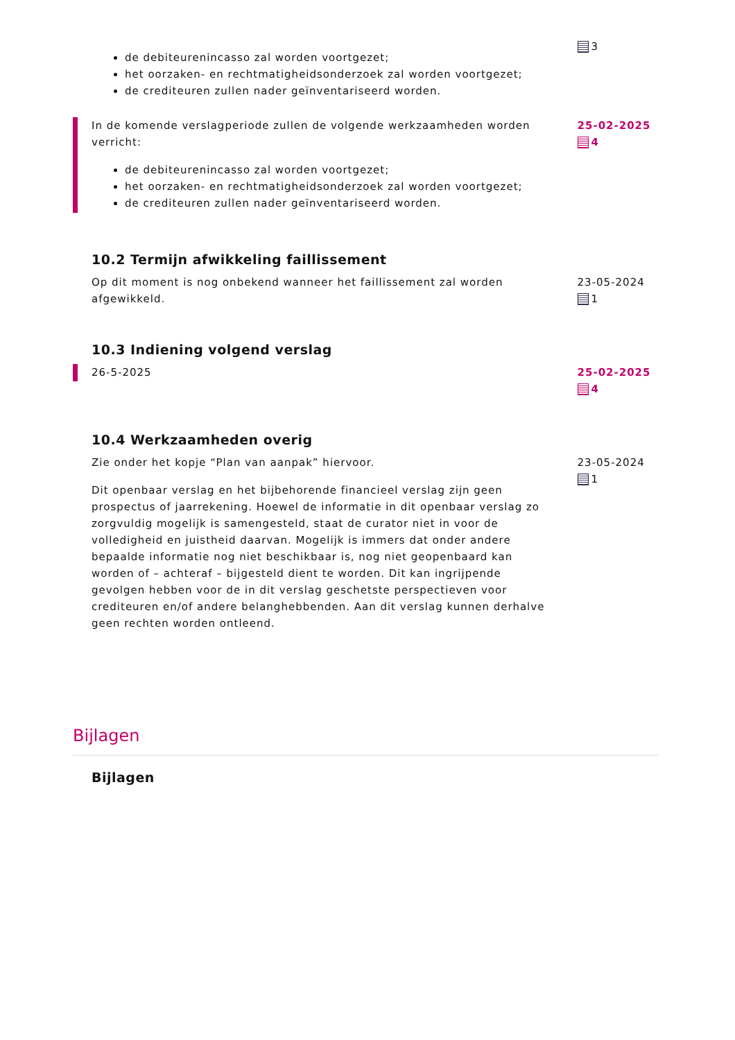de debiteurenincasso zal worden voortgezet;
het oorzaken- en rechtmatigheidsonderzoek zal worden voortgezet;
de crediteuren zullen nader geïnventariseerd worden.
3
In de komende verslagperiode zullen de volgende werkzaamheden worden verricht:
de debiteurenincasso zal worden voortgezet;
het oorzaken- en rechtmatigheidsonderzoek zal worden voortgezet;
de crediteuren zullen nader geïnventariseerd worden.
25-02-2025
4
10.2 Termijn afwikkeling faillissement
Op dit moment is nog onbekend wanneer het faillissement zal worden afgewikkeld.
23-05-2024
1
10.3 Indiening volgend verslag
26-5-2025 25-02-2025
4
10.4 Werkzaamheden overig
Zie onder het kopje “Plan van aanpak” hiervoor.
Dit openbaar verslag en het bijbehorende financieel verslag zijn geen prospectus of jaarrekening. Hoewel de informatie in dit openbaar verslag zo zorgvuldig mogelijk is samengesteld, staat de curator niet in voor de volledigheid en juistheid daarvan. Mogelijk is immers dat onder andere bepaalde informatie nog niet beschikbaar is, nog niet geopenbaard kan worden of – achteraf – bijgesteld dient te worden. Dit kan ingrijpende gevolgen hebben voor de in dit verslag geschetste perspectieven voor crediteuren en/of andere belanghebbenden. Aan dit verslag kunnen derhalve geen rechten worden ontleend.
23-05-2024
1
Bijlagen
Bijlagen